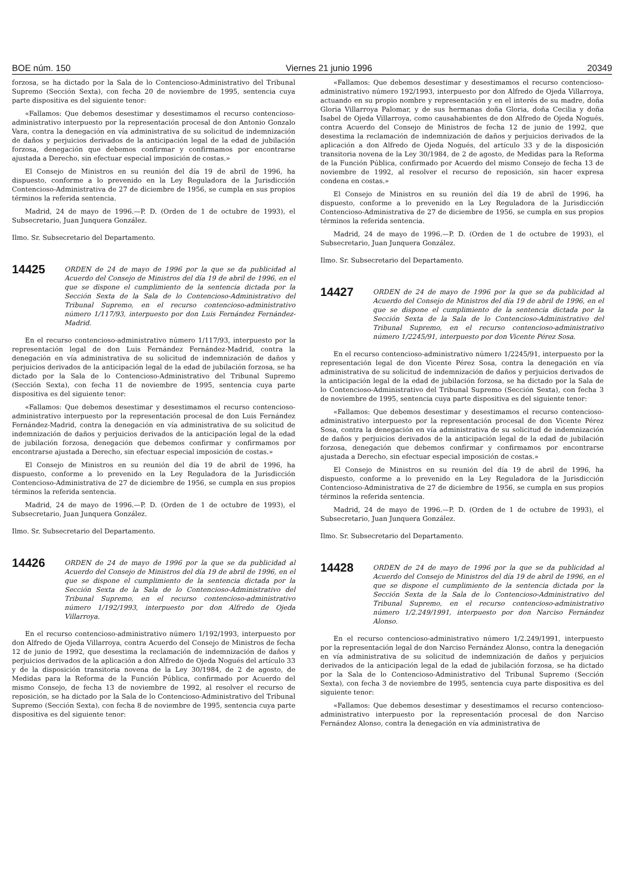BOE núm. 150 Viernes 21 junio 1996 20349
forzosa, se ha dictado por la Sala de lo Contencioso-Administrativo del Tribunal Supremo (Sección Sexta), con fecha 20 de noviembre de 1995, sentencia cuya parte dispositiva es del siguiente tenor:
«Fallamos: Que debemos desestimar y desestimamos el recurso contencioso-administrativo interpuesto por la representación procesal de don Antonio Gonzalo Vara, contra la denegación en vía administrativa de su solicitud de indemnización de daños y perjuicios derivados de la anticipación legal de la edad de jubilación forzosa, denegación que debemos confirmar y confirmamos por encontrarse ajustada a Derecho, sin efectuar especial imposición de costas.»
El Consejo de Ministros en su reunión del día 19 de abril de 1996, ha dispuesto, conforme a lo prevenido en la Ley Reguladora de la Jurisdicción Contencioso-Administrativa de 27 de diciembre de 1956, se cumpla en sus propios términos la referida sentencia.
Madrid, 24 de mayo de 1996.—P. D. (Orden de 1 de octubre de 1993), el Subsecretario, Juan Junquera González.
Ilmo. Sr. Subsecretario del Departamento.
14425
ORDEN de 24 de mayo de 1996 por la que se da publicidad al Acuerdo del Consejo de Ministros del día 19 de abril de 1996, en el que se dispone el cumplimiento de la sentencia dictada por la Sección Sexta de la Sala de lo Contencioso-Administrativo del Tribunal Supremo, en el recurso contencioso-administrativo número 1/117/93, interpuesto por don Luis Fernández Fernández-Madrid.
En el recurso contencioso-administrativo número 1/117/93, interpuesto por la representación legal de don Luis Fernández Fernández-Madrid, contra la denegación en vía administrativa de su solicitud de indemnización de daños y perjuicios derivados de la anticipación legal de la edad de jubilación forzosa, se ha dictado por la Sala de lo Contencioso-Administrativo del Tribunal Supremo (Sección Sexta), con fecha 11 de noviembre de 1995, sentencia cuya parte dispositiva es del siguiente tenor:
«Fallamos: Que debemos desestimar y desestimamos el recurso contencioso-administrativo interpuesto por la representación procesal de don Luis Fernández Fernández-Madrid, contra la denegación en vía administrativa de su solicitud de indemnización de daños y perjuicios derivados de la anticipación legal de la edad de jubilación forzosa, denegación que debemos confirmar y confirmamos por encontrarse ajustada a Derecho, sin efectuar especial imposición de costas.»
El Consejo de Ministros en su reunión del día 19 de abril de 1996, ha dispuesto, conforme a lo prevenido en la Ley Reguladora de la Jurisdicción Contencioso-Administrativa de 27 de diciembre de 1956, se cumpla en sus propios términos la referida sentencia.
Madrid, 24 de mayo de 1996.—P. D. (Orden de 1 de octubre de 1993), el Subsecretario, Juan Junquera González.
Ilmo. Sr. Subsecretario del Departamento.
14426
ORDEN de 24 de mayo de 1996 por la que se da publicidad al Acuerdo del Consejo de Ministros del día 19 de abril de 1996, en el que se dispone el cumplimiento de la sentencia dictada por la Sección Sexta de la Sala de lo Contencioso-Administrativo del Tribunal Supremo, en el recurso contencioso-administrativo número 1/192/1993, interpuesto por don Alfredo de Ojeda Villarroya.
En el recurso contencioso-administrativo número 1/192/1993, interpuesto por don Alfredo de Ojeda Villarroya, contra Acuerdo del Consejo de Ministros de fecha 12 de junio de 1992, que desestima la reclamación de indemnización de daños y perjuicios derivados de la aplicación a don Alfredo de Ojeda Nogués del artículo 33 y de la disposición transitoria novena de la Ley 30/1984, de 2 de agosto, de Medidas para la Reforma de la Función Pública, confirmado por Acuerdo del mismo Consejo, de fecha 13 de noviembre de 1992, al resolver el recurso de reposición, se ha dictado por la Sala de lo Contencioso-Administrativo del Tribunal Supremo (Sección Sexta), con fecha 8 de noviembre de 1995, sentencia cuya parte dispositiva es del siguiente tenor:
«Fallamos: Que debemos desestimar y desestimamos el recurso contencioso-administrativo número 192/1993, interpuesto por don Alfredo de Ojeda Villarroya, actuando en su propio nombre y representación y en el interés de su madre, doña Gloria Villarroya Palomar, y de sus hermanas doña Gloria, doña Cecilia y doña Isabel de Ojeda Villarroya, como causahabientes de don Alfredo de Ojeda Nogués, contra Acuerdo del Consejo de Ministros de fecha 12 de junio de 1992, que desestima la reclamación de indemnización de daños y perjuicios derivados de la aplicación a don Alfredo de Ojeda Nogués, del artículo 33 y de la disposición transitoria novena de la Ley 30/1984, de 2 de agosto, de Medidas para la Reforma de la Función Pública, confirmado por Acuerdo del mismo Consejo de fecha 13 de noviembre de 1992, al resolver el recurso de reposición, sin hacer expresa condena en costas.»
El Consejo de Ministros en su reunión del día 19 de abril de 1996, ha dispuesto, conforme a lo prevenido en la Ley Reguladora de la Jurisdicción Contencioso-Administrativa de 27 de diciembre de 1956, se cumpla en sus propios términos la referida sentencia.
Madrid, 24 de mayo de 1996.—P. D. (Orden de 1 de octubre de 1993), el Subsecretario, Juan Junquera González.
Ilmo. Sr. Subsecretario del Departamento.
14427
ORDEN de 24 de mayo de 1996 por la que se da publicidad al Acuerdo del Consejo de Ministros del día 19 de abril de 1996, en el que se dispone el cumplimiento de la sentencia dictada por la Sección Sexta de la Sala de lo Contencioso-Administrativo del Tribunal Supremo, en el recurso contencioso-administrativo número 1/2245/91, interpuesto por don Vicente Pérez Sosa.
En el recurso contencioso-administrativo número 1/2245/91, interpuesto por la representación legal de don Vicente Pérez Sosa, contra la denegación en vía administrativa de su solicitud de indemnización de daños y perjuicios derivados de la anticipación legal de la edad de jubilación forzosa, se ha dictado por la Sala de lo Contencioso-Administrativo del Tribunal Supremo (Sección Sexta), con fecha 3 de noviembre de 1995, sentencia cuya parte dispositiva es del siguiente tenor:
«Fallamos: Que debemos desestimar y desestimamos el recurso contencioso-administrativo interpuesto por la representación procesal de don Vicente Pérez Sosa, contra la denegación en vía administrativa de su solicitud de indemnización de daños y perjuicios derivados de la anticipación legal de la edad de jubilación forzosa, denegación que debemos confirmar y confirmamos por encontrarse ajustada a Derecho, sin efectuar especial imposición de costas.»
El Consejo de Ministros en su reunión del día 19 de abril de 1996, ha dispuesto, conforme a lo prevenido en la Ley Reguladora de la Jurisdicción Contencioso-Administrativa de 27 de diciembre de 1956, se cumpla en sus propios términos la referida sentencia.
Madrid, 24 de mayo de 1996.—P. D. (Orden de 1 de octubre de 1993), el Subsecretario, Juan Junquera González.
Ilmo. Sr. Subsecretario del Departamento.
14428
ORDEN de 24 de mayo de 1996 por la que se da publicidad al Acuerdo del Consejo de Ministros del día 19 de abril de 1996, en el que se dispone el cumplimiento de la sentencia dictada por la Sección Sexta de la Sala de lo Contencioso-Administrativo del Tribunal Supremo, en el recurso contencioso-administrativo número 1/2.249/1991, interpuesto por don Narciso Fernández Alonso.
En el recurso contencioso-administrativo número 1/2.249/1991, interpuesto por la representación legal de don Narciso Fernández Alonso, contra la denegación en vía administrativa de su solicitud de indemnización de daños y perjuicios derivados de la anticipación legal de la edad de jubilación forzosa, se ha dictado por la Sala de lo Contencioso-Administrativo del Tribunal Supremo (Sección Sexta), con fecha 3 de noviembre de 1995, sentencia cuya parte dispositiva es del siguiente tenor:
«Fallamos: Que debemos desestimar y desestimamos el recurso contencioso-administrativo interpuesto por la representación procesal de don Narciso Fernández Alonso, contra la denegación en vía administrativa de